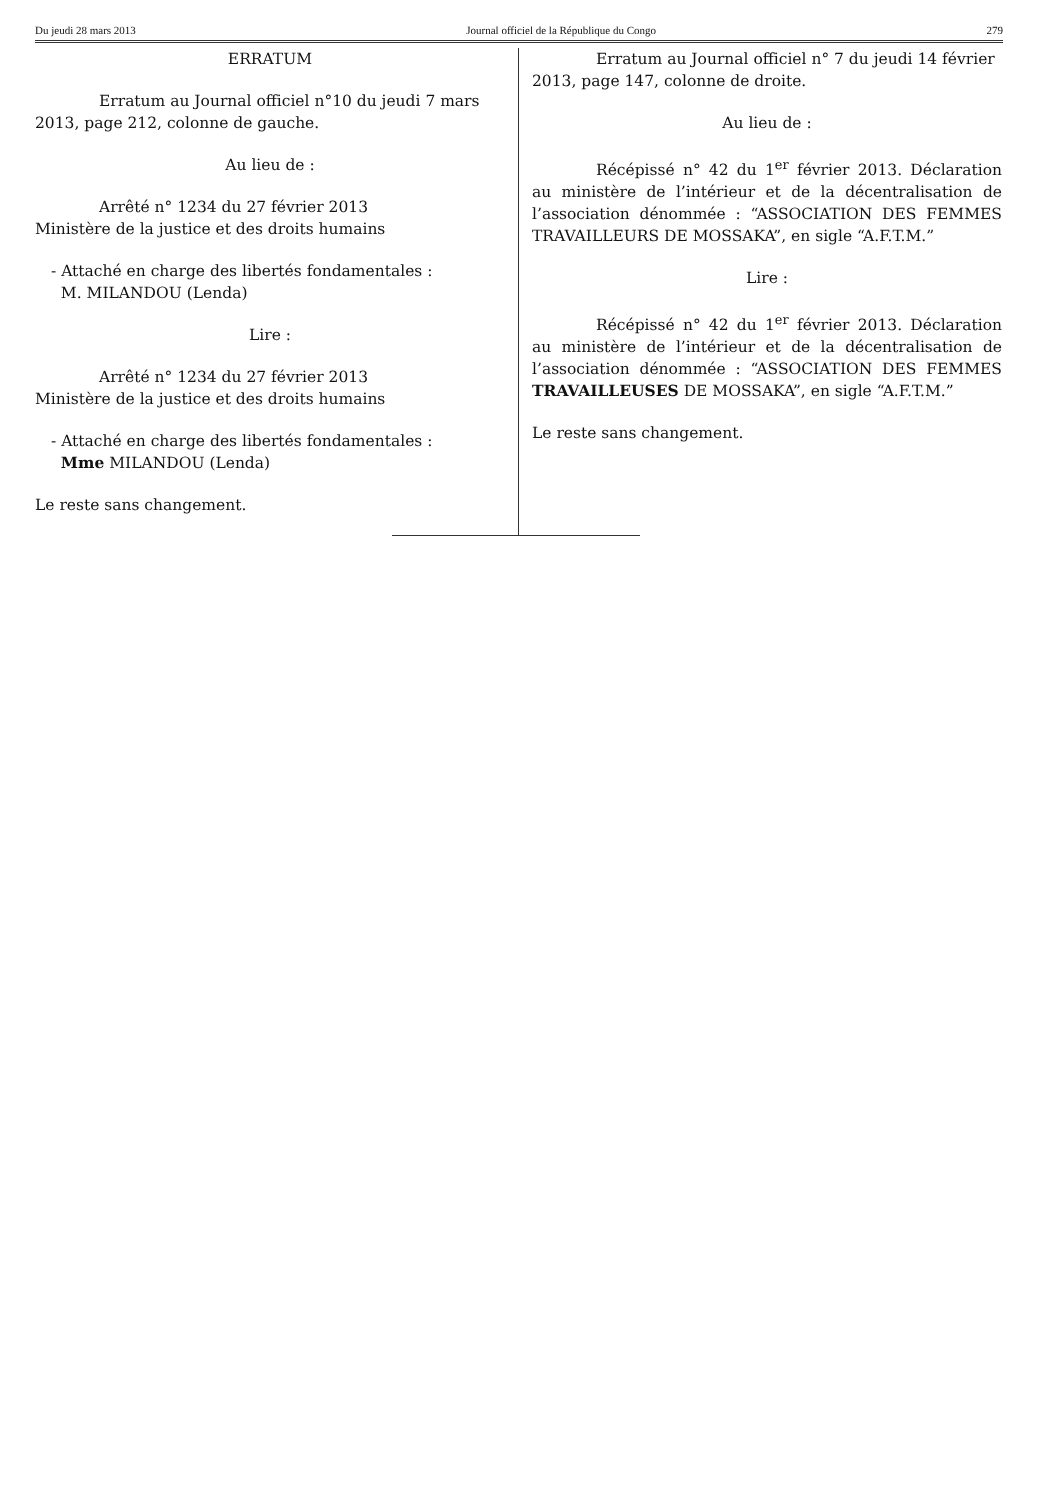Du jeudi 28 mars 2013 Journal officiel de la République du Congo 279
ERRATUM
Erratum au Journal officiel n°10 du jeudi 7 mars 2013, page 212, colonne de gauche.
Au lieu de :
Arrêté n° 1234 du 27 février 2013
Ministère de la justice et des droits humains
- Attaché en charge des libertés fondamentales :
M. MILANDOU (Lenda)
Lire :
Arrêté n° 1234 du 27 février 2013
Ministère de la justice et des droits humains
- Attaché en charge des libertés fondamentales :
Mme MILANDOU (Lenda)
Le reste sans changement.
Erratum au Journal officiel n° 7 du jeudi 14 février 2013, page 147, colonne de droite.
Au lieu de :
Récépissé n° 42 du 1<sup>er</sup> février 2013. Déclaration au ministère de l’intérieur et de la décentralisation de l’association dénommée : “ASSOCIATION DES FEMMES TRAVAILLEURS DE MOSSAKA”, en sigle “A.F.T.M.”
Lire :
Récépissé n° 42 du 1<sup>er</sup> février 2013. Déclaration au ministère de l’intérieur et de la décentralisation de l’association dénommée : “ASSOCIATION DES FEMMES TRAVAILLEUSES DE MOSSAKA”, en sigle “A.F.T.M.”
Le reste sans changement.